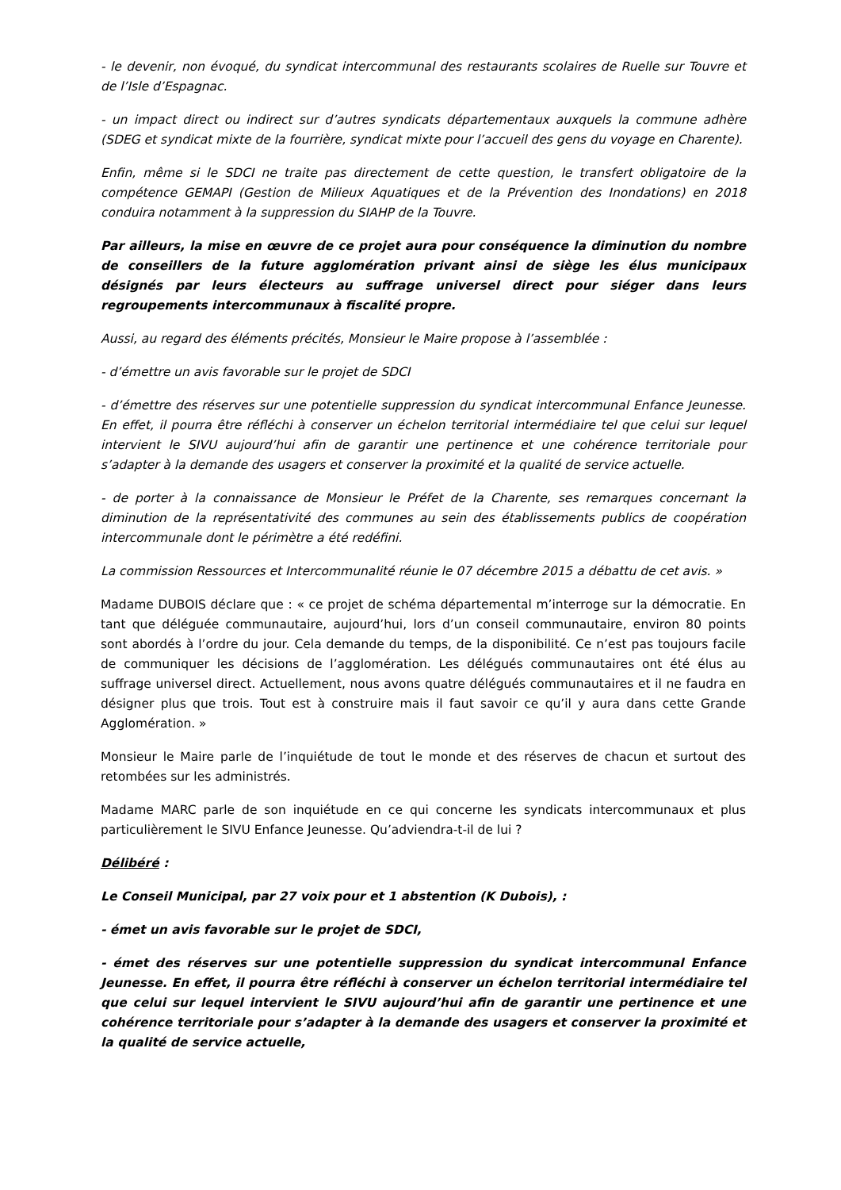- le devenir, non évoqué, du syndicat intercommunal des restaurants scolaires de Ruelle sur Touvre et de l’Isle d’Espagnac.
- un impact direct ou indirect sur d’autres syndicats départementaux auxquels la commune adhère (SDEG et syndicat mixte de la fourrière, syndicat mixte pour l’accueil des gens du voyage en Charente).
Enfin, même si le SDCI ne traite pas directement de cette question, le transfert obligatoire de la compétence GEMAPI (Gestion de Milieux Aquatiques et de la Prévention des Inondations) en 2018 conduira notamment à la suppression du SIAHP de la Touvre.
Par ailleurs, la mise en œuvre de ce projet aura pour conséquence la diminution du nombre de conseillers de la future agglomération privant ainsi de siège les élus municipaux désignés par leurs électeurs au suffrage universel direct pour siéger dans leurs regroupements intercommunaux à fiscalité propre.
Aussi, au regard des éléments précités, Monsieur le Maire propose à l’assemblée :
- d’émettre un avis favorable sur le projet de SDCI
- d’émettre des réserves sur une potentielle suppression du syndicat intercommunal Enfance Jeunesse. En effet, il pourra être réfléchi à conserver un échelon territorial intermédiaire tel que celui sur lequel intervient le SIVU aujourd’hui afin de garantir une pertinence et une cohérence territoriale pour s’adapter à la demande des usagers et conserver la proximité et la qualité de service actuelle.
- de porter à la connaissance de Monsieur le Préfet de la Charente, ses remarques concernant la diminution de la représentativité des communes au sein des établissements publics de coopération intercommunale dont le périmètre a été redéfini.
La commission Ressources et Intercommunalité réunie le 07 décembre 2015 a débattu de cet avis. »
Madame DUBOIS déclare que : « ce projet de schéma départemental m’interroge sur la démocratie. En tant que déléguée communautaire, aujourd’hui, lors d’un conseil communautaire, environ 80 points sont abordés à l’ordre du jour. Cela demande du temps, de la disponibilité. Ce n’est pas toujours facile de communiquer les décisions de l’agglomération. Les délégués communautaires ont été élus au suffrage universel direct. Actuellement, nous avons quatre délégués communautaires et il ne faudra en désigner plus que trois. Tout est à construire mais il faut savoir ce qu’il y aura dans cette Grande Agglomération. »
Monsieur le Maire parle de l’inquiétude de tout le monde et des réserves de chacun et surtout des retombées sur les administrés.
Madame MARC parle de son inquiétude en ce qui concerne les syndicats intercommunaux et plus particulièrement le SIVU Enfance Jeunesse. Qu’adviendra-t-il de lui ?
Délibéré :
Le Conseil Municipal, par 27 voix pour et 1 abstention (K Dubois), :
- émet un avis favorable sur le projet de SDCI,
- émet des réserves sur une potentielle suppression du syndicat intercommunal Enfance Jeunesse. En effet, il pourra être réfléchi à conserver un échelon territorial intermédiaire tel que celui sur lequel intervient le SIVU aujourd’hui afin de garantir une pertinence et une cohérence territoriale pour s’adapter à la demande des usagers et conserver la proximité et la qualité de service actuelle,